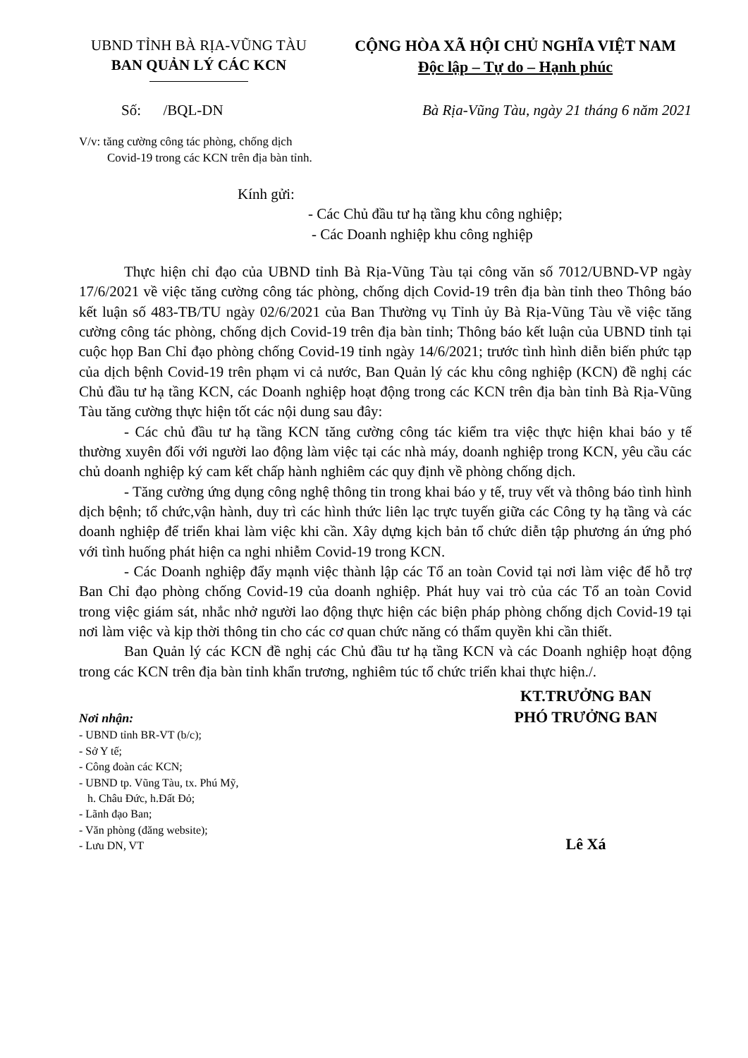UBND TỈNH BÀ RỊA-VŨNG TÀU
BAN QUẢN LÝ CÁC KCN
CỘNG HÒA XÃ HỘI CHỦ NGHĨA VIỆT NAM
Độc lập – Tự do – Hạnh phúc
Số: /BQL-DN Bà Rịa-Vũng Tàu, ngày 21 tháng 6 năm 2021
V/v: tăng cường công tác phòng, chống dịch
Covid-19 trong các KCN trên địa bàn tỉnh.
Kính gửi:
- Các Chủ đầu tư hạ tầng khu công nghiệp;
- Các Doanh nghiệp khu công nghiệp
Thực hiện chỉ đạo của UBND tỉnh Bà Rịa-Vũng Tàu tại công văn số 7012/UBND-VP ngày 17/6/2021 về việc tăng cường công tác phòng, chống dịch Covid-19 trên địa bàn tỉnh theo Thông báo kết luận số 483-TB/TU ngày 02/6/2021 của Ban Thường vụ Tỉnh ủy Bà Rịa-Vũng Tàu về việc tăng cường công tác phòng, chống dịch Covid-19 trên địa bàn tỉnh; Thông báo kết luận của UBND tỉnh tại cuộc họp Ban Chỉ đạo phòng chống Covid-19 tỉnh ngày 14/6/2021; trước tình hình diễn biến phức tạp của dịch bệnh Covid-19 trên phạm vi cả nước, Ban Quản lý các khu công nghiệp (KCN) đề nghị các Chủ đầu tư hạ tầng KCN, các Doanh nghiệp hoạt động trong các KCN trên địa bàn tỉnh Bà Rịa-Vũng Tàu tăng cường thực hiện tốt các nội dung sau đây:
- Các chủ đầu tư hạ tầng KCN tăng cường công tác kiểm tra việc thực hiện khai báo y tế thường xuyên đối với người lao động làm việc tại các nhà máy, doanh nghiệp trong KCN, yêu cầu các chủ doanh nghiệp ký cam kết chấp hành nghiêm các quy định về phòng chống dịch.
- Tăng cường ứng dụng công nghệ thông tin trong khai báo y tế, truy vết và thông báo tình hình dịch bệnh; tổ chức,vận hành, duy trì các hình thức liên lạc trực tuyến giữa các Công ty hạ tầng và các doanh nghiệp để triển khai làm việc khi cần. Xây dựng kịch bản tổ chức diễn tập phương án ứng phó với tình huống phát hiện ca nghi nhiễm Covid-19 trong KCN.
- Các Doanh nghiệp đẩy mạnh việc thành lập các Tổ an toàn Covid tại nơi làm việc để hỗ trợ Ban Chỉ đạo phòng chống Covid-19 của doanh nghiệp. Phát huy vai trò của các Tổ an toàn Covid trong việc giám sát, nhắc nhở người lao động thực hiện các biện pháp phòng chống dịch Covid-19 tại nơi làm việc và kịp thời thông tin cho các cơ quan chức năng có thẩm quyền khi cần thiết.
Ban Quản lý các KCN đề nghị các Chủ đầu tư hạ tầng KCN và các Doanh nghiệp hoạt động trong các KCN trên địa bàn tỉnh khẩn trương, nghiêm túc tổ chức triển khai thực hiện./.
Nơi nhận:
- UBND tỉnh BR-VT (b/c);
- Sở Y tế;
- Công đoàn các KCN;
- UBND tp. Vũng Tàu, tx. Phú Mỹ,
h. Châu Đức, h.Đất Đỏ;
- Lãnh đạo Ban;
- Văn phòng (đăng website);
- Lưu DN, VT
KT.TRƯỞNG BAN
PHÓ TRƯỞNG BAN
Lê Xá